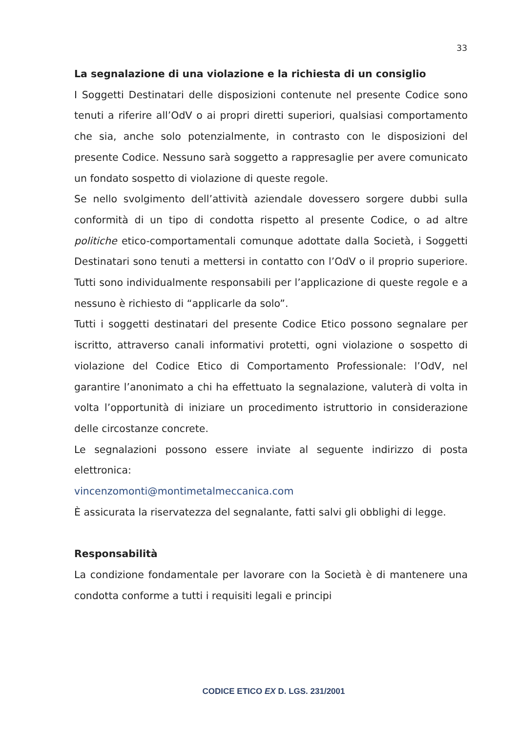33
La segnalazione di una violazione e la richiesta di un consiglio
I Soggetti Destinatari delle disposizioni contenute nel presente Codice sono tenuti a riferire all’OdV o ai propri diretti superiori, qualsiasi comportamento che sia, anche solo potenzialmente, in contrasto con le disposizioni del presente Codice. Nessuno sarà soggetto a rappresaglie per avere comunicato un fondato sospetto di violazione di queste regole.
Se nello svolgimento dell’attività aziendale dovessero sorgere dubbi sulla conformità di un tipo di condotta rispetto al presente Codice, o ad altre politiche etico-comportamentali comunque adottate dalla Società, i Soggetti Destinatari sono tenuti a mettersi in contatto con l’OdV o il proprio superiore. Tutti sono individualmente responsabili per l’applicazione di queste regole e a nessuno è richiesto di “applicarle da solo”.
Tutti i soggetti destinatari del presente Codice Etico possono segnalare per iscritto, attraverso canali informativi protetti, ogni violazione o sospetto di violazione del Codice Etico di Comportamento Professionale: l’OdV, nel garantire l’anonimato a chi ha effettuato la segnalazione, valuterà di volta in volta l’opportunità di iniziare un procedimento istruttorio in considerazione delle circostanze concrete.
Le segnalazioni possono essere inviate al seguente indirizzo di posta elettronica:
vincenzomonti@montimetalmeccanica.com
È assicurata la riservatezza del segnalante, fatti salvi gli obblighi di legge.
Responsabilità
La condizione fondamentale per lavorare con la Società è di mantenere una condotta conforme a tutti i requisiti legali e principi
CODICE ETICO EX D. LGS. 231/2001